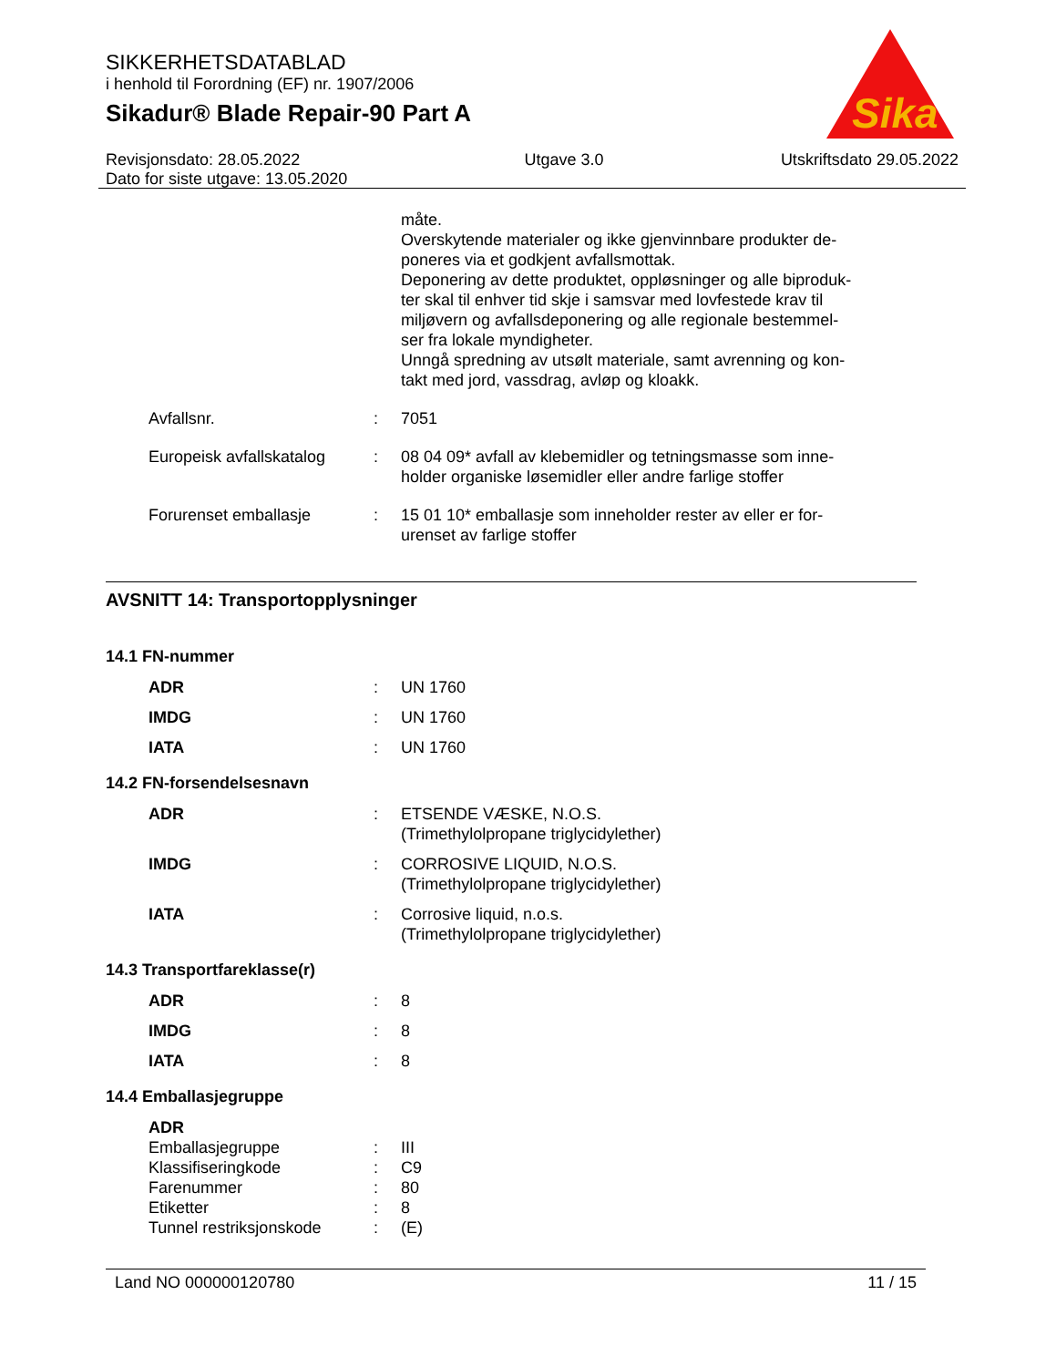SIKKERHETSDATABLAD
i henhold til Forordning (EF) nr. 1907/2006
Sikadur® Blade Repair-90 Part A
Sika
®
Revisjonsdato: 28.05.2022
Dato for siste utgave: 13.05.2020
Utgave 3.0 Utskriftsdato 29.05.2022
| | | måte. Overskytende materialer og ikke gjenvinnbare produkter de- poneres via et godkjent avfallsmottak. Deponering av dette produktet, oppløsninger og alle biproduk- ter skal til enhver tid skje i samsvar med lovfestede krav til miljøvern og avfallsdeponering og alle regionale bestemmel- ser fra lokale myndigheter. Unngå spredning av utsølt materiale, samt avrenning og kon- takt med jord, vassdrag, avløp og kloakk. |
| Avfallsnr. | : | 7051 |
| Europeisk avfallskatalog | : | 08 04 09* avfall av klebemidler og tetningsmasse som inne- holder organiske løsemidler eller andre farlige stoffer |
| Forurenset emballasje | : | 15 01 10* emballasje som inneholder rester av eller er for- urenset av farlige stoffer |
AVSNITT 14: Transportopplysninger
14.1 FN-nummer
| ADR | : | UN 1760 |
| IMDG | : | UN 1760 |
| IATA | : | UN 1760 |
14.2 FN-forsendelsesnavn
| ADR | : | ETSENDE VÆSKE, N.O.S. (Trimethylolpropane triglycidylether) |
| IMDG | : | CORROSIVE LIQUID, N.O.S. (Trimethylolpropane triglycidylether) |
| IATA | : | Corrosive liquid, n.o.s. (Trimethylolpropane triglycidylether) |
14.3 Transportfareklasse(r)
| ADR | : | 8 |
| IMDG | : | 8 |
| IATA | : | 8 |
14.4 Emballasjegruppe
| ADR | | |
| Emballasjegruppe | : | III |
| Klassifiseringkode | : | C9 |
| Farenummer | : | 80 |
| Etiketter | : | 8 |
| Tunnel restriksjonskode | : | (E) |
Land NO 000000120780 11 / 15